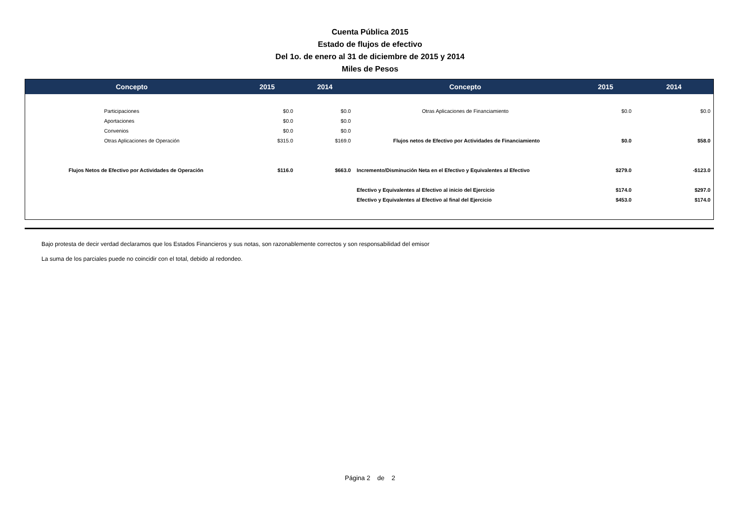Cuenta Pública 2015
Estado de flujos de efectivo
Del 1o. de enero al 31 de diciembre de 2015 y 2014
Miles de Pesos
| Concepto | 2015 | 2014 | Concepto | 2015 | 2014 |
| --- | --- | --- | --- | --- | --- |
| Participaciones | $0.0 | $0.0 | Otras Aplicaciones de Financiamiento | $0.0 | $0.0 |
| Aportaciones | $0.0 | $0.0 | | | |
| Convenios | $0.0 | $0.0 | | | |
| Otras Aplicaciones de Operación | $315.0 | $169.0 | Flujos netos de Efectivo por Actividades de Financiamiento | $0.0 | $58.0 |
| Flujos Netos de Efectivo por Actividades de Operación | $116.0 | $663.0 | Incremento/Disminución Neta en el Efectivo y Equivalentes al Efectivo | $279.0 | -$123.0 |
| | | | Efectivo y Equivalentes al Efectivo al inicio del Ejercicio | $174.0 | $297.0 |
| | | | Efectivo y Equivalentes al Efectivo al final del Ejercicio | $453.0 | $174.0 |
Bajo protesta de decir verdad declaramos que los Estados Financieros y sus notas, son razonablemente correctos y son responsabilidad del emisor
La suma de los parciales puede no coincidir con el total, debido al redondeo.
Página 2 de 2